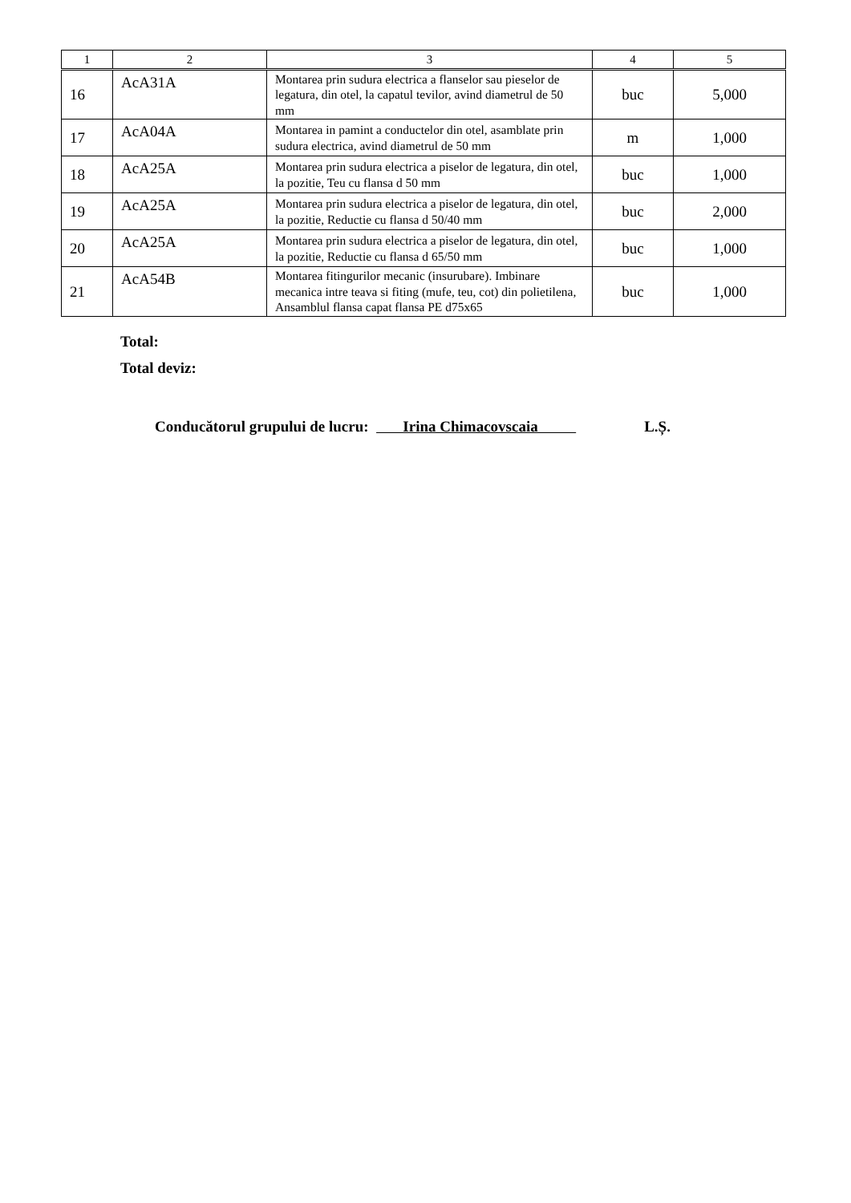| 1 | 2 | 3 | 4 | 5 |
| --- | --- | --- | --- | --- |
| 16 | AcA31A | Montarea prin sudura electrica a flanselor sau pieselor de legatura, din otel, la capatul tevilor, avind diametrul de 50 mm | buc | 5,000 |
| 17 | AcA04A | Montarea in pamint a conductelor din otel, asamblate prin sudura electrica, avind diametrul de 50 mm | m | 1,000 |
| 18 | AcA25A | Montarea prin sudura electrica a piselor de legatura, din otel, la pozitie, Teu cu flansa d 50 mm | buc | 1,000 |
| 19 | AcA25A | Montarea prin sudura electrica a piselor de legatura, din otel, la pozitie, Reductie cu flansa d 50/40 mm | buc | 2,000 |
| 20 | AcA25A | Montarea prin sudura electrica a piselor de legatura, din otel, la pozitie, Reductie cu flansa d 65/50 mm | buc | 1,000 |
| 21 | AcA54B | Montarea fitingurilor mecanic (insurubare). Imbinare mecanica intre teava si fiting (mufe, teu, cot) din polietilena, Ansamblul flansa capat flansa PE d75x65 | buc | 1,000 |
Total:
Total deviz:
Conducătorul grupului de lucru: Irina Chimacovscaia L.Ș.